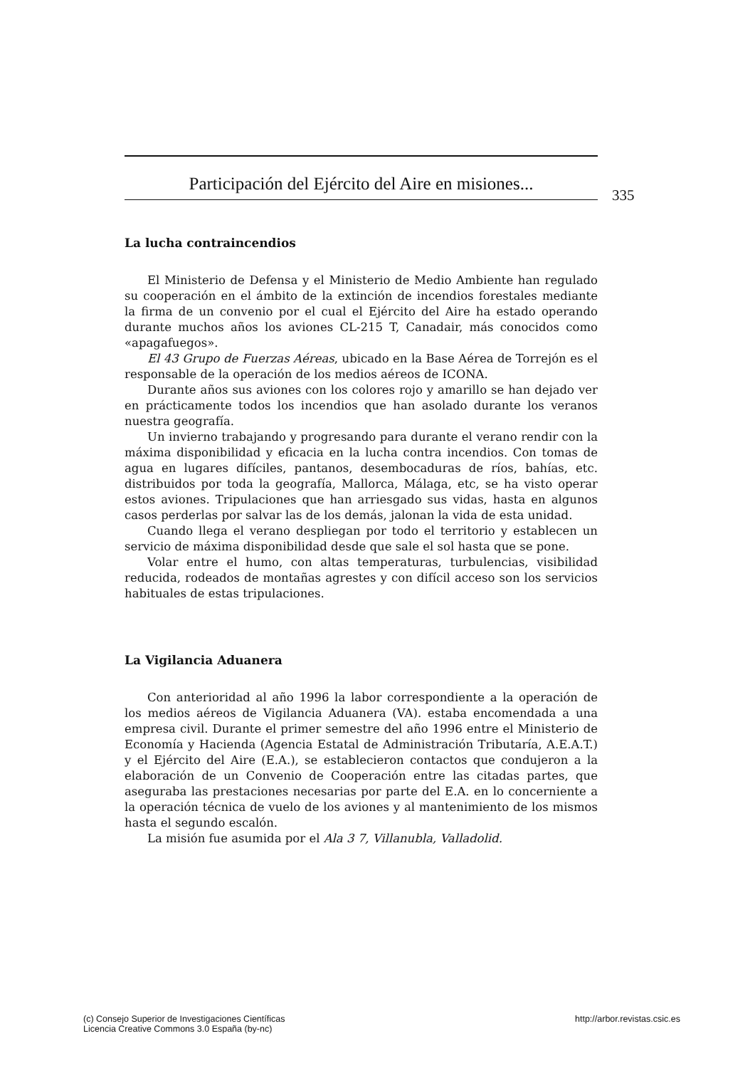Participación del Ejército del Aire en misiones...
335
La lucha contraincendios
El Ministerio de Defensa y el Ministerio de Medio Ambiente han regulado su cooperación en el ámbito de la extinción de incendios forestales mediante la firma de un convenio por el cual el Ejército del Aire ha estado operando durante muchos años los aviones CL-215 T, Canadair, más conocidos como «apagafuegos».
El 43 Grupo de Fuerzas Aéreas, ubicado en la Base Aérea de Torrejón es el responsable de la operación de los medios aéreos de ICONA.
Durante años sus aviones con los colores rojo y amarillo se han dejado ver en prácticamente todos los incendios que han asolado durante los veranos nuestra geografía.
Un invierno trabajando y progresando para durante el verano rendir con la máxima disponibilidad y eficacia en la lucha contra incendios. Con tomas de agua en lugares difíciles, pantanos, desembocaduras de ríos, bahías, etc. distribuidos por toda la geografía, Mallorca, Málaga, etc, se ha visto operar estos aviones. Tripulaciones que han arriesgado sus vidas, hasta en algunos casos perderlas por salvar las de los demás, jalonan la vida de esta unidad.
Cuando llega el verano despliegan por todo el territorio y establecen un servicio de máxima disponibilidad desde que sale el sol hasta que se pone.
Volar entre el humo, con altas temperaturas, turbulencias, visibilidad reducida, rodeados de montañas agrestes y con difícil acceso son los servicios habituales de estas tripulaciones.
La Vigilancia Aduanera
Con anterioridad al año 1996 la labor correspondiente a la operación de los medios aéreos de Vigilancia Aduanera (VA). estaba encomendada a una empresa civil. Durante el primer semestre del año 1996 entre el Ministerio de Economía y Hacienda (Agencia Estatal de Administración Tributaría, A.E.A.T.) y el Ejército del Aire (E.A.), se establecieron contactos que condujeron a la elaboración de un Convenio de Cooperación entre las citadas partes, que aseguraba las prestaciones necesarias por parte del E.A. en lo concerniente a la operación técnica de vuelo de los aviones y al mantenimiento de los mismos hasta el segundo escalón.
La misión fue asumida por el Ala 3 7, Villanubla, Valladolid.
(c) Consejo Superior de Investigaciones Científicas
Licencia Creative Commons 3.0 España (by-nc)
http://arbor.revistas.csic.es